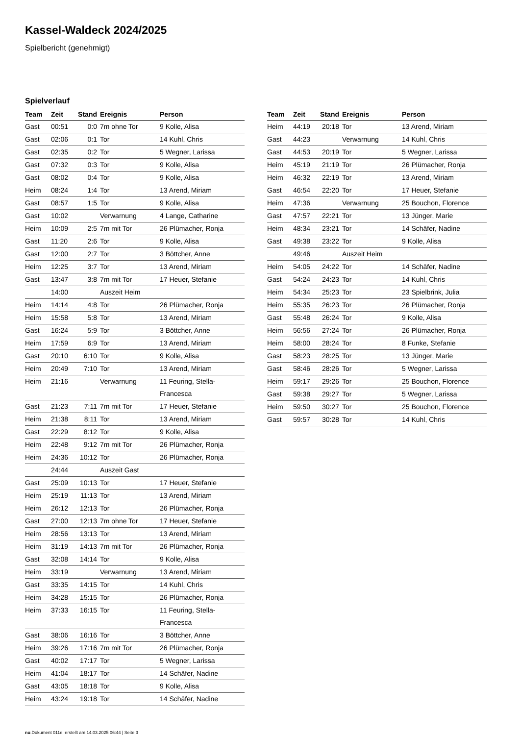Kassel-Waldeck 2024/2025
Spielbericht (genehmigt)
Spielverlauf
| Team | Zeit | Stand | Ereignis | Person |
| --- | --- | --- | --- | --- |
| Gast | 00:51 | 0:0 | 7m ohne Tor | 9 Kolle, Alisa |
| Gast | 02:06 | 0:1 | Tor | 14 Kuhl, Chris |
| Gast | 02:35 | 0:2 | Tor | 5 Wegner, Larissa |
| Gast | 07:32 | 0:3 | Tor | 9 Kolle, Alisa |
| Gast | 08:02 | 0:4 | Tor | 9 Kolle, Alisa |
| Heim | 08:24 | 1:4 | Tor | 13 Arend, Miriam |
| Gast | 08:57 | 1:5 | Tor | 9 Kolle, Alisa |
| Gast | 10:02 | | Verwarnung | 4 Lange, Catharine |
| Heim | 10:09 | 2:5 | 7m mit Tor | 26 Plümacher, Ronja |
| Gast | 11:20 | 2:6 | Tor | 9 Kolle, Alisa |
| Gast | 12:00 | 2:7 | Tor | 3 Böttcher, Anne |
| Heim | 12:25 | 3:7 | Tor | 13 Arend, Miriam |
| Gast | 13:47 | 3:8 | 7m mit Tor | 17 Heuer, Stefanie |
| | 14:00 | | Auszeit Heim | |
| Heim | 14:14 | 4:8 | Tor | 26 Plümacher, Ronja |
| Heim | 15:58 | 5:8 | Tor | 13 Arend, Miriam |
| Gast | 16:24 | 5:9 | Tor | 3 Böttcher, Anne |
| Heim | 17:59 | 6:9 | Tor | 13 Arend, Miriam |
| Gast | 20:10 | 6:10 | Tor | 9 Kolle, Alisa |
| Heim | 20:49 | 7:10 | Tor | 13 Arend, Miriam |
| Heim | 21:16 | | Verwarnung | 11 Feuring, Stella- Francesca |
| Gast | 21:23 | 7:11 | 7m mit Tor | 17 Heuer, Stefanie |
| Heim | 21:38 | 8:11 | Tor | 13 Arend, Miriam |
| Gast | 22:29 | 8:12 | Tor | 9 Kolle, Alisa |
| Heim | 22:48 | 9:12 | 7m mit Tor | 26 Plümacher, Ronja |
| Heim | 24:36 | 10:12 | Tor | 26 Plümacher, Ronja |
| | 24:44 | | Auszeit Gast | |
| Gast | 25:09 | 10:13 | Tor | 17 Heuer, Stefanie |
| Heim | 25:19 | 11:13 | Tor | 13 Arend, Miriam |
| Heim | 26:12 | 12:13 | Tor | 26 Plümacher, Ronja |
| Gast | 27:00 | 12:13 | 7m ohne Tor | 17 Heuer, Stefanie |
| Heim | 28:56 | 13:13 | Tor | 13 Arend, Miriam |
| Heim | 31:19 | 14:13 | 7m mit Tor | 26 Plümacher, Ronja |
| Gast | 32:08 | 14:14 | Tor | 9 Kolle, Alisa |
| Heim | 33:19 | | Verwarnung | 13 Arend, Miriam |
| Gast | 33:35 | 14:15 | Tor | 14 Kuhl, Chris |
| Heim | 34:28 | 15:15 | Tor | 26 Plümacher, Ronja |
| Heim | 37:33 | 16:15 | Tor | 11 Feuring, Stella- Francesca |
| Gast | 38:06 | 16:16 | Tor | 3 Böttcher, Anne |
| Heim | 39:26 | 17:16 | 7m mit Tor | 26 Plümacher, Ronja |
| Gast | 40:02 | 17:17 | Tor | 5 Wegner, Larissa |
| Heim | 41:04 | 18:17 | Tor | 14 Schäfer, Nadine |
| Gast | 43:05 | 18:18 | Tor | 9 Kolle, Alisa |
| Heim | 43:24 | 19:18 | Tor | 14 Schäfer, Nadine |
| Team | Zeit | Stand | Ereignis | Person |
| --- | --- | --- | --- | --- |
| Heim | 44:19 | 20:18 | Tor | 13 Arend, Miriam |
| Gast | 44:23 | | Verwarnung | 14 Kuhl, Chris |
| Gast | 44:53 | 20:19 | Tor | 5 Wegner, Larissa |
| Heim | 45:19 | 21:19 | Tor | 26 Plümacher, Ronja |
| Heim | 46:32 | 22:19 | Tor | 13 Arend, Miriam |
| Gast | 46:54 | 22:20 | Tor | 17 Heuer, Stefanie |
| Heim | 47:36 | | Verwarnung | 25 Bouchon, Florence |
| Gast | 47:57 | 22:21 | Tor | 13 Jünger, Marie |
| Heim | 48:34 | 23:21 | Tor | 14 Schäfer, Nadine |
| Gast | 49:38 | 23:22 | Tor | 9 Kolle, Alisa |
| | 49:46 | | Auszeit Heim | |
| Heim | 54:05 | 24:22 | Tor | 14 Schäfer, Nadine |
| Gast | 54:24 | 24:23 | Tor | 14 Kuhl, Chris |
| Heim | 54:34 | 25:23 | Tor | 23 Spielbrink, Julia |
| Heim | 55:35 | 26:23 | Tor | 26 Plümacher, Ronja |
| Gast | 55:48 | 26:24 | Tor | 9 Kolle, Alisa |
| Heim | 56:56 | 27:24 | Tor | 26 Plümacher, Ronja |
| Heim | 58:00 | 28:24 | Tor | 8 Funke, Stefanie |
| Gast | 58:23 | 28:25 | Tor | 13 Jünger, Marie |
| Gast | 58:46 | 28:26 | Tor | 5 Wegner, Larissa |
| Heim | 59:17 | 29:26 | Tor | 25 Bouchon, Florence |
| Gast | 59:38 | 29:27 | Tor | 5 Wegner, Larissa |
| Heim | 59:50 | 30:27 | Tor | 25 Bouchon, Florence |
| Gast | 59:57 | 30:28 | Tor | 14 Kuhl, Chris |
nu.Dokument 011e, erstellt am 14.03.2025 06:44 | Seite 3